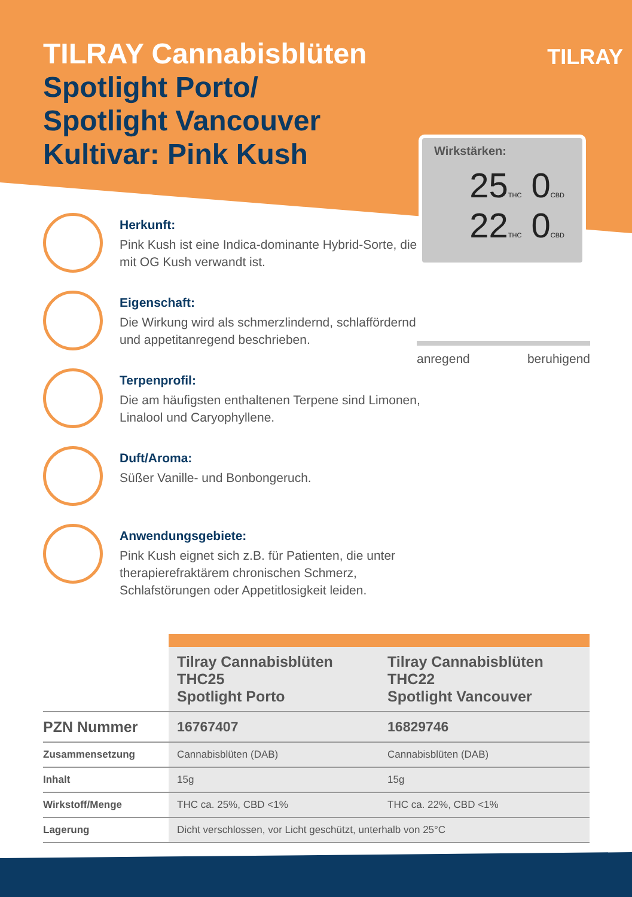TILRAY Cannabisblüten
Spotlight Porto/
Spotlight Vancouver
Kultivar: Pink Kush
TILRAY
Wirkstärken:
25THC 0CBD
22THC 0CBD
Herkunft:
Pink Kush ist eine Indica-dominante Hybrid-Sorte, die mit OG Kush verwandt ist.
Eigenschaft:
Die Wirkung wird als schmerzlindernd, schlaffördernd und appetitanregend beschrieben.
Terpenprofil:
Die am häufigsten enthaltenen Terpene sind Limonen, Linalool und Caryophyllene.
Duft/Aroma:
Süßer Vanille- und Bonbongeruch.
Anwendungsgebiete:
Pink Kush eignet sich z.B. für Patienten, die unter therapierefraktärem chronischen Schmerz, Schlafstörungen oder Appetitlosigkeit leiden.
anregend beruhigend
| | Tilray Cannabisblüten THC25 Spotlight Porto | Tilray Cannabisblüten THC22 Spotlight Vancouver |
| --- | --- | --- |
| PZN Nummer | 16767407 | 16829746 |
| Zusammensetzung | Cannabisblüten (DAB) | Cannabisblüten (DAB) |
| Inhalt | 15g | 15g |
| Wirkstoff/Menge | THC ca. 25%, CBD <1% | THC ca. 22%, CBD <1% |
| Lagerung | Dicht verschlossen, vor Licht geschützt, unterhalb von 25°C | |